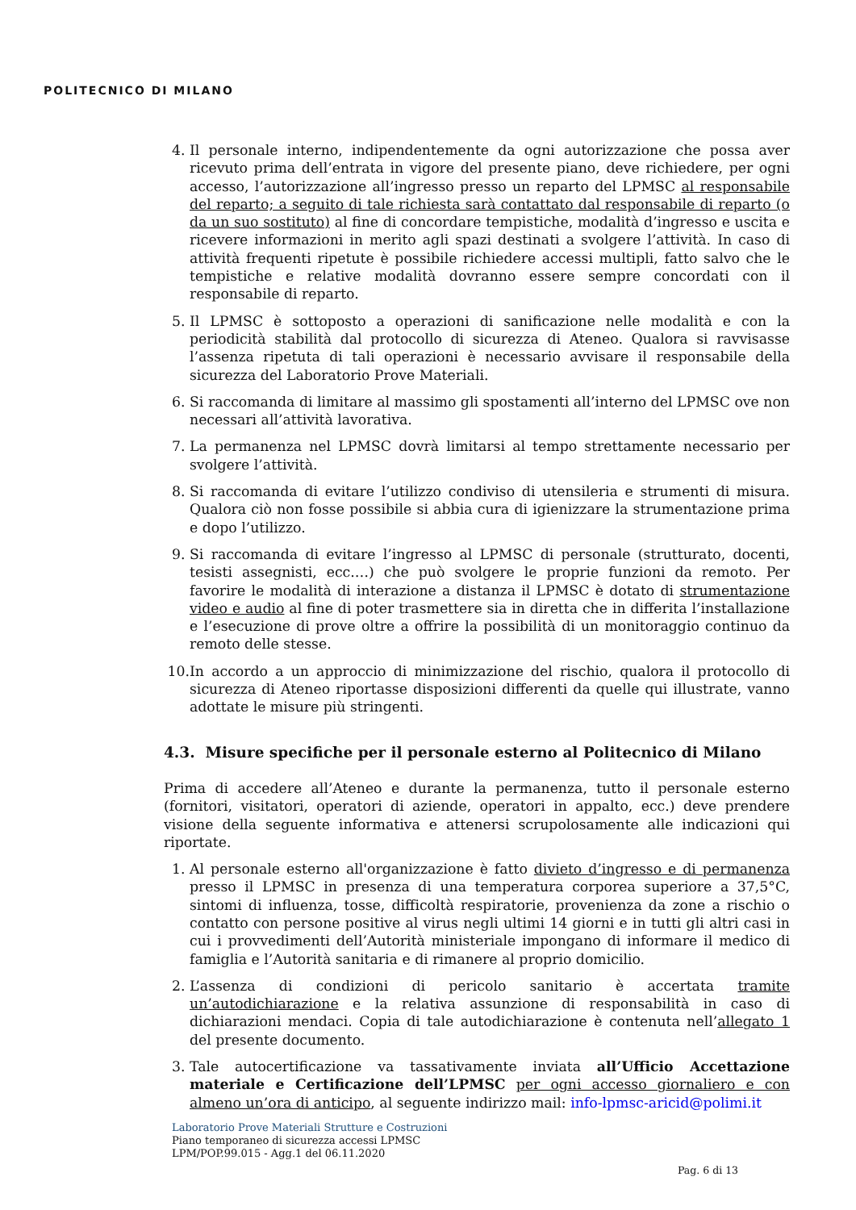POLITECNICO DI MILANO
4. Il personale interno, indipendentemente da ogni autorizzazione che possa aver ricevuto prima dell’entrata in vigore del presente piano, deve richiedere, per ogni accesso, l’autorizzazione all’ingresso presso un reparto del LPMSC al responsabile del reparto; a seguito di tale richiesta sarà contattato dal responsabile di reparto (o da un suo sostituto) al fine di concordare tempistiche, modalità d’ingresso e uscita e ricevere informazioni in merito agli spazi destinati a svolgere l’attività. In caso di attività frequenti ripetute è possibile richiedere accessi multipli, fatto salvo che le tempistiche e relative modalità dovranno essere sempre concordati con il responsabile di reparto.
5. Il LPMSC è sottoposto a operazioni di sanificazione nelle modalità e con la periodicità stabilità dal protocollo di sicurezza di Ateneo. Qualora si ravvisasse l’assenza ripetuta di tali operazioni è necessario avvisare il responsabile della sicurezza del Laboratorio Prove Materiali.
6. Si raccomanda di limitare al massimo gli spostamenti all’interno del LPMSC ove non necessari all’attività lavorativa.
7. La permanenza nel LPMSC dovrà limitarsi al tempo strettamente necessario per svolgere l’attività.
8. Si raccomanda di evitare l’utilizzo condiviso di utensileria e strumenti di misura. Qualora ciò non fosse possibile si abbia cura di igienizzare la strumentazione prima e dopo l’utilizzo.
9. Si raccomanda di evitare l’ingresso al LPMSC di personale (strutturato, docenti, tesisti assegnisti, ecc.…) che può svolgere le proprie funzioni da remoto. Per favorire le modalità di interazione a distanza il LPMSC è dotato di strumentazione video e audio al fine di poter trasmettere sia in diretta che in differita l’installazione e l’esecuzione di prove oltre a offrire la possibilità di un monitoraggio continuo da remoto delle stesse.
10. In accordo a un approccio di minimizzazione del rischio, qualora il protocollo di sicurezza di Ateneo riportasse disposizioni differenti da quelle qui illustrate, vanno adottate le misure più stringenti.
4.3. Misure specifiche per il personale esterno al Politecnico di Milano
Prima di accedere all’Ateneo e durante la permanenza, tutto il personale esterno (fornitori, visitatori, operatori di aziende, operatori in appalto, ecc.) deve prendere visione della seguente informativa e attenersi scrupolosamente alle indicazioni qui riportate.
1. Al personale esterno all'organizzazione è fatto divieto d’ingresso e di permanenza presso il LPMSC in presenza di una temperatura corporea superiore a 37,5°C, sintomi di influenza, tosse, difficoltà respiratorie, provenienza da zone a rischio o contatto con persone positive al virus negli ultimi 14 giorni e in tutti gli altri casi in cui i provvedimenti dell’Autorità ministeriale impongano di informare il medico di famiglia e l’Autorità sanitaria e di rimanere al proprio domicilio.
2. L’assenza di condizioni di pericolo sanitario è accertata tramite un’autodichiarazione e la relativa assunzione di responsabilità in caso di dichiarazioni mendaci. Copia di tale autodichiarazione è contenuta nell’allegato 1 del presente documento.
3. Tale autocertificazione va tassativamente inviata all’Ufficio Accettazione materiale e Certificazione dell’LPMSC per ogni accesso giornaliero e con almeno un’ora di anticipo, al seguente indirizzo mail: info-lpmsc-aricid@polimi.it
Laboratorio Prove Materiali Strutture e Costruzioni
Piano temporaneo di sicurezza accessi LPMSC
LPM/POP.99.015 - Agg.1 del 06.11.2020
Pag. 6 di 13